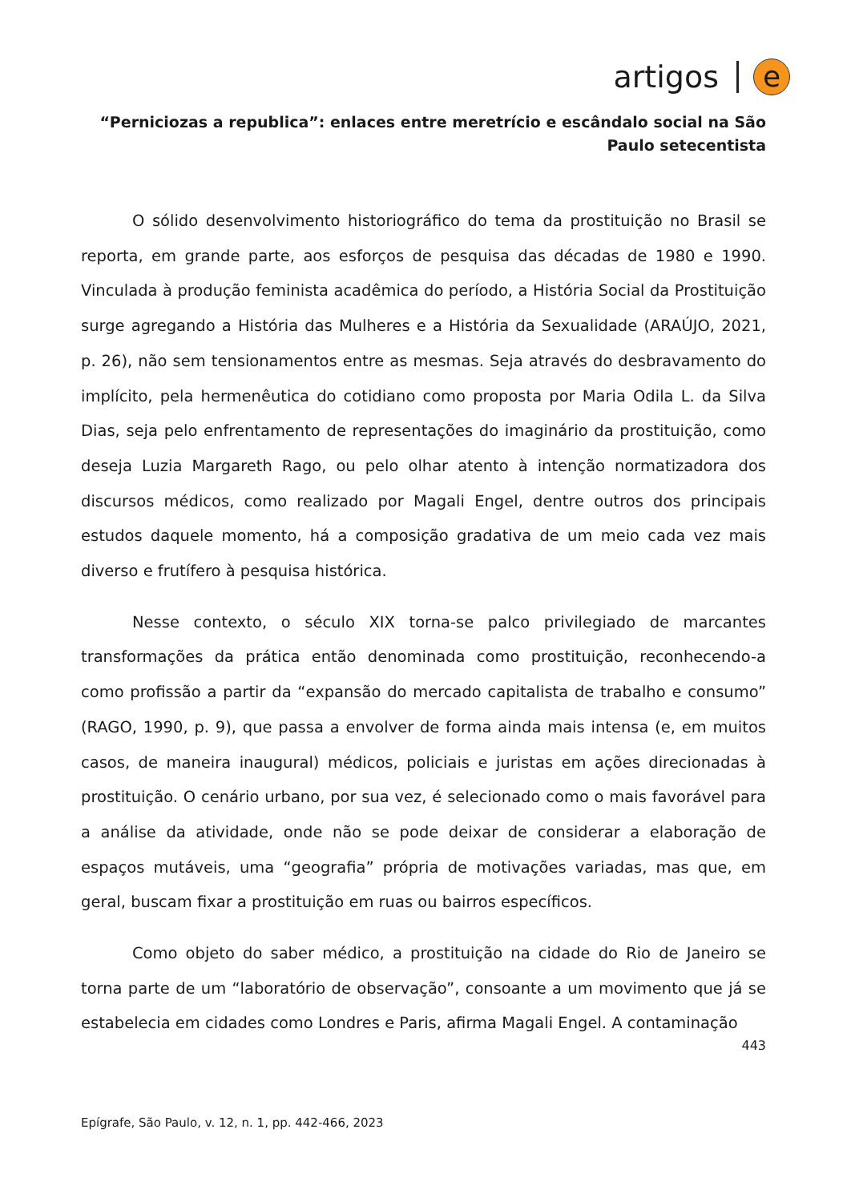artigos e
“Perniciozas a republica”: enlaces entre meretrício e escândalo social na São Paulo setecentista
O sólido desenvolvimento historiográfico do tema da prostituição no Brasil se reporta, em grande parte, aos esforços de pesquisa das décadas de 1980 e 1990. Vinculada à produção feminista acadêmica do período, a História Social da Prostituição surge agregando a História das Mulheres e a História da Sexualidade (ARAÚJO, 2021, p. 26), não sem tensionamentos entre as mesmas. Seja através do desbravamento do implícito, pela hermenêutica do cotidiano como proposta por Maria Odila L. da Silva Dias, seja pelo enfrentamento de representações do imaginário da prostituição, como deseja Luzia Margareth Rago, ou pelo olhar atento à intenção normatizadora dos discursos médicos, como realizado por Magali Engel, dentre outros dos principais estudos daquele momento, há a composição gradativa de um meio cada vez mais diverso e frutífero à pesquisa histórica.
Nesse contexto, o século XIX torna-se palco privilegiado de marcantes transformações da prática então denominada como prostituição, reconhecendo-a como profissão a partir da “expansão do mercado capitalista de trabalho e consumo” (RAGO, 1990, p. 9), que passa a envolver de forma ainda mais intensa (e, em muitos casos, de maneira inaugural) médicos, policiais e juristas em ações direcionadas à prostituição. O cenário urbano, por sua vez, é selecionado como o mais favorável para a análise da atividade, onde não se pode deixar de considerar a elaboração de espaços mutáveis, uma “geografia” própria de motivações variadas, mas que, em geral, buscam fixar a prostituição em ruas ou bairros específicos.
Como objeto do saber médico, a prostituição na cidade do Rio de Janeiro se torna parte de um “laboratório de observação”, consoante a um movimento que já se estabelecia em cidades como Londres e Paris, afirma Magali Engel. A contaminação
443
Epígrafe, São Paulo, v. 12, n. 1, pp. 442-466, 2023